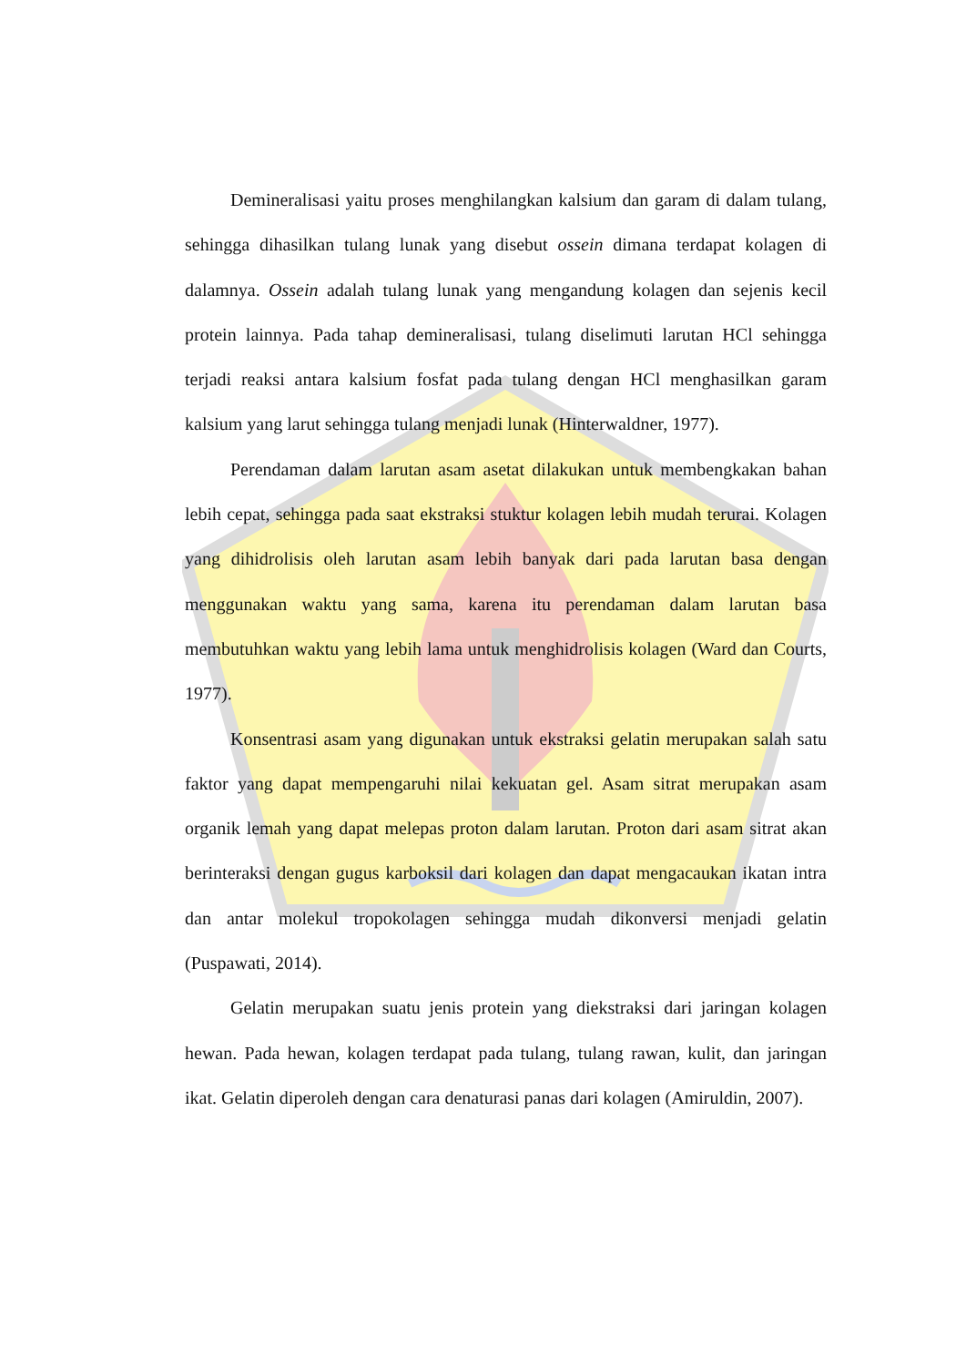Demineralisasi yaitu proses menghilangkan kalsium dan garam di dalam tulang, sehingga dihasilkan tulang lunak yang disebut ossein dimana terdapat kolagen di dalamnya. Ossein adalah tulang lunak yang mengandung kolagen dan sejenis kecil protein lainnya. Pada tahap demineralisasi, tulang diselimuti larutan HCl sehingga terjadi reaksi antara kalsium fosfat pada tulang dengan HCl menghasilkan garam kalsium yang larut sehingga tulang menjadi lunak (Hinterwaldner, 1977).
Perendaman dalam larutan asam asetat dilakukan untuk membengkakan bahan lebih cepat, sehingga pada saat ekstraksi stuktur kolagen lebih mudah terurai. Kolagen yang dihidrolisis oleh larutan asam lebih banyak dari pada larutan basa dengan menggunakan waktu yang sama, karena itu perendaman dalam larutan basa membutuhkan waktu yang lebih lama untuk menghidrolisis kolagen (Ward dan Courts, 1977).
Konsentrasi asam yang digunakan untuk ekstraksi gelatin merupakan salah satu faktor yang dapat mempengaruhi nilai kekuatan gel. Asam sitrat merupakan asam organik lemah yang dapat melepas proton dalam larutan. Proton dari asam sitrat akan berinteraksi dengan gugus karboksil dari kolagen dan dapat mengacaukan ikatan intra dan antar molekul tropokolagen sehingga mudah dikonversi menjadi gelatin (Puspawati, 2014).
Gelatin merupakan suatu jenis protein yang diekstraksi dari jaringan kolagen hewan. Pada hewan, kolagen terdapat pada tulang, tulang rawan, kulit, dan jaringan ikat. Gelatin diperoleh dengan cara denaturasi panas dari kolagen (Amiruldin, 2007).